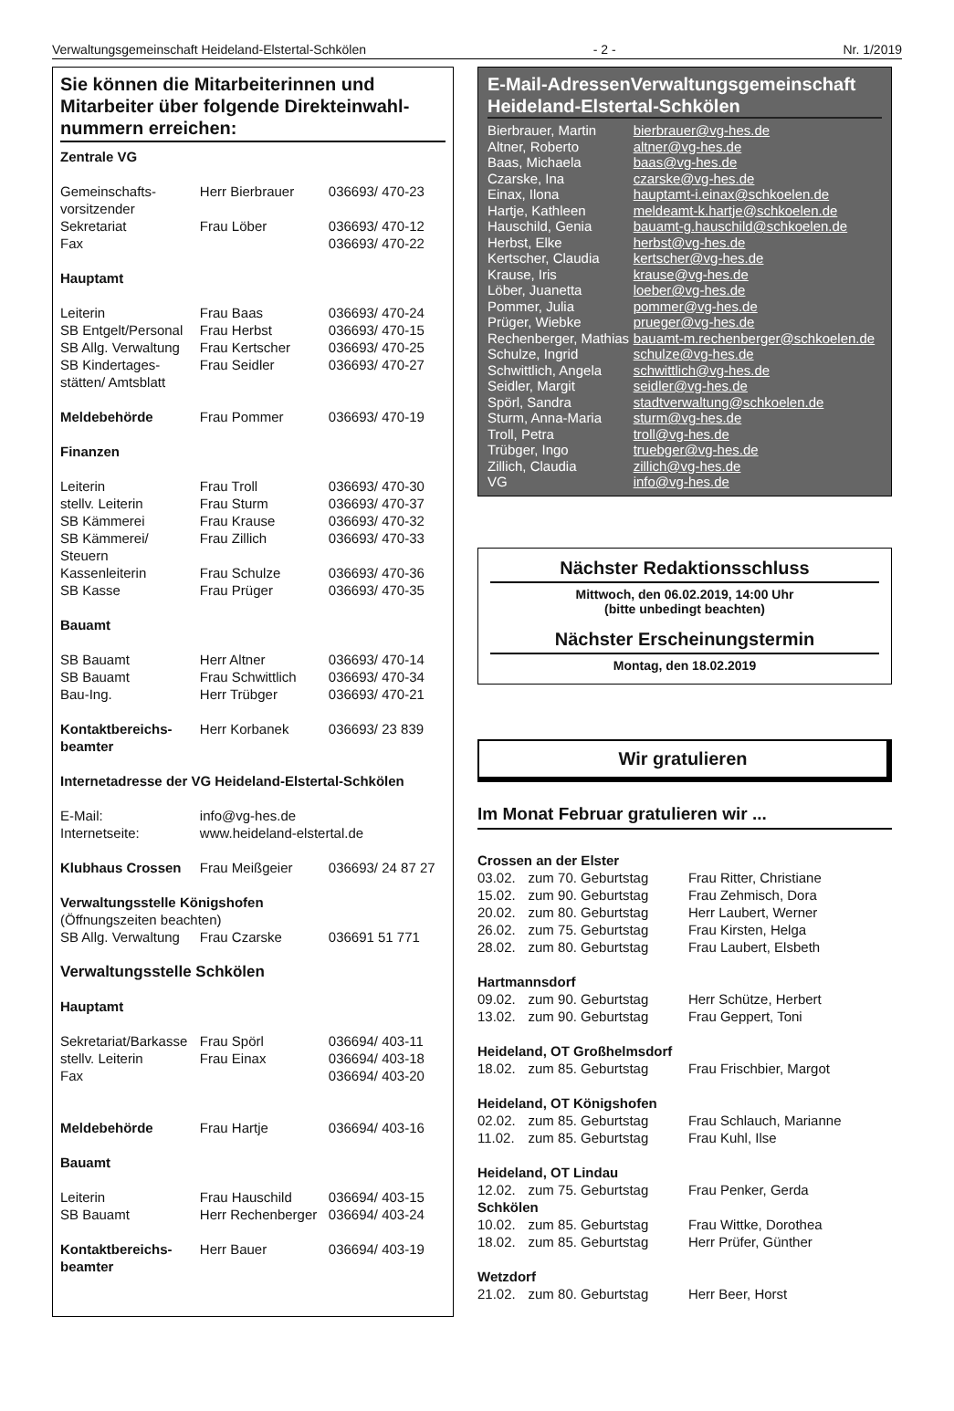Verwaltungsgemeinschaft Heideland-Elstertal-Schkölen - 2 - Nr. 1/2019
Sie können die Mitarbeiterinnen und Mitarbeiter über folgende Direkteinwahl-nummern erreichen:
| Zentrale VG | | |
| Gemeinschafts- vorsitzender | Herr Bierbrauer | 036693/ 470-23 |
| Sekretariat | Frau Löber | 036693/ 470-12 |
| Fax | | 036693/ 470-22 |
| Hauptamt | | |
| Leiterin | Frau Baas | 036693/ 470-24 |
| SB Entgelt/Personal | Frau Herbst | 036693/ 470-15 |
| SB Allg. Verwaltung | Frau Kertscher | 036693/ 470-25 |
| SB Kindertages- stätten/ Amtsblatt | Frau Seidler | 036693/ 470-27 |
| Meldebehörde | Frau Pommer | 036693/ 470-19 |
| Finanzen | | |
| Leiterin | Frau Troll | 036693/ 470-30 |
| stellv. Leiterin | Frau Sturm | 036693/ 470-37 |
| SB Kämmerei | Frau Krause | 036693/ 470-32 |
| SB Kämmerei/ Steuern | Frau Zillich | 036693/ 470-33 |
| Kassenleiterin | Frau Schulze | 036693/ 470-36 |
| SB Kasse | Frau Prüger | 036693/ 470-35 |
| Bauamt | | |
| SB Bauamt | Herr Altner | 036693/ 470-14 |
| SB Bauamt | Frau Schwittlich | 036693/ 470-34 |
| Bau-Ing. | Herr Trübger | 036693/ 470-21 |
| Kontaktbereichs- beamter | Herr Korbanek | 036693/ 23 839 |
| Internetadresse der VG Heideland-Elstertal-Schkölen | | |
| E-Mail: | info@vg-hes.de | |
| Internetseite: | www.heideland-elstertal.de | |
| Klubhaus Crossen | Frau Meißgeier | 036693/ 24 87 27 |
| Verwaltungsstelle Königshofen | | |
| (Öffnungszeiten beachten) | | |
| SB Allg. Verwaltung | Frau Czarske | 036691 51 771 |
| Verwaltungsstelle Schkölen | | |
| Hauptamt | | |
| Sekretariat/Barkasse | Frau Spörl | 036694/ 403-11 |
| stellv. Leiterin | Frau Einax | 036694/ 403-18 |
| Fax | | 036694/ 403-20 |
| Meldebehörde | Frau Hartje | 036694/ 403-16 |
| Bauamt | | |
| Leiterin | Frau Hauschild | 036694/ 403-15 |
| SB Bauamt | Herr Rechenberger | 036694/ 403-24 |
| Kontaktbereichs- beamter | Herr Bauer | 036694/ 403-19 |
E-Mail-AdressenVerwaltungsgemeinschaft Heideland-Elstertal-Schkölen
| Bierbrauer, Martin | bierbrauer@vg-hes.de |
| Altner, Roberto | altner@vg-hes.de |
| Baas, Michaela | baas@vg-hes.de |
| Czarske, Ina | czarske@vg-hes.de |
| Einax, Ilona | hauptamt-i.einax@schkoelen.de |
| Hartje, Kathleen | meldeamt-k.hartje@schkoelen.de |
| Hauschild, Genia | bauamt-g.hauschild@schkoelen.de |
| Herbst, Elke | herbst@vg-hes.de |
| Kertscher, Claudia | kertscher@vg-hes.de |
| Krause, Iris | krause@vg-hes.de |
| Löber, Juanetta | loeber@vg-hes.de |
| Pommer, Julia | pommer@vg-hes.de |
| Prüger, Wiebke | prueger@vg-hes.de |
| Rechenberger, Mathias | bauamt-m.rechenberger@schkoelen.de |
| Schulze, Ingrid | schulze@vg-hes.de |
| Schwittlich, Angela | schwittlich@vg-hes.de |
| Seidler, Margit | seidler@vg-hes.de |
| Spörl, Sandra | stadtverwaltung@schkoelen.de |
| Sturm, Anna-Maria | sturm@vg-hes.de |
| Troll, Petra | troll@vg-hes.de |
| Trübger, Ingo | truebger@vg-hes.de |
| Zillich, Claudia | zillich@vg-hes.de |
| VG | info@vg-hes.de |
Nächster Redaktionsschluss
Mittwoch, den 06.02.2019, 14:00 Uhr
(bitte unbedingt beachten)
Nächster Erscheinungstermin
Montag, den 18.02.2019
Wir gratulieren
Im Monat Februar gratulieren wir ...
| Crossen an der Elster | | |
| 03.02. | zum 70. Geburtstag | Frau Ritter, Christiane |
| 15.02. | zum 90. Geburtstag | Frau Zehmisch, Dora |
| 20.02. | zum 80. Geburtstag | Herr Laubert, Werner |
| 26.02. | zum 75. Geburtstag | Frau Kirsten, Helga |
| 28.02. | zum 80. Geburtstag | Frau Laubert, Elsbeth |
| Hartmannsdorf | | |
| 09.02. | zum 90. Geburtstag | Herr Schütze, Herbert |
| 13.02. | zum 90. Geburtstag | Frau Geppert, Toni |
| Heideland, OT Großhelmsdorf | | |
| 18.02. | zum 85. Geburtstag | Frau Frischbier, Margot |
| Heideland, OT Königshofen | | |
| 02.02. | zum 85. Geburtstag | Frau Schlauch, Marianne |
| 11.02. | zum 85. Geburtstag | Frau Kuhl, Ilse |
| Heideland, OT Lindau | | |
| 12.02. | zum 75. Geburtstag | Frau Penker, Gerda |
| Schkölen | | |
| 10.02. | zum 85. Geburtstag | Frau Wittke, Dorothea |
| 18.02. | zum 85. Geburtstag | Herr Prüfer, Günther |
| Wetzdorf | | |
| 21.02. | zum 80. Geburtstag | Herr Beer, Horst |